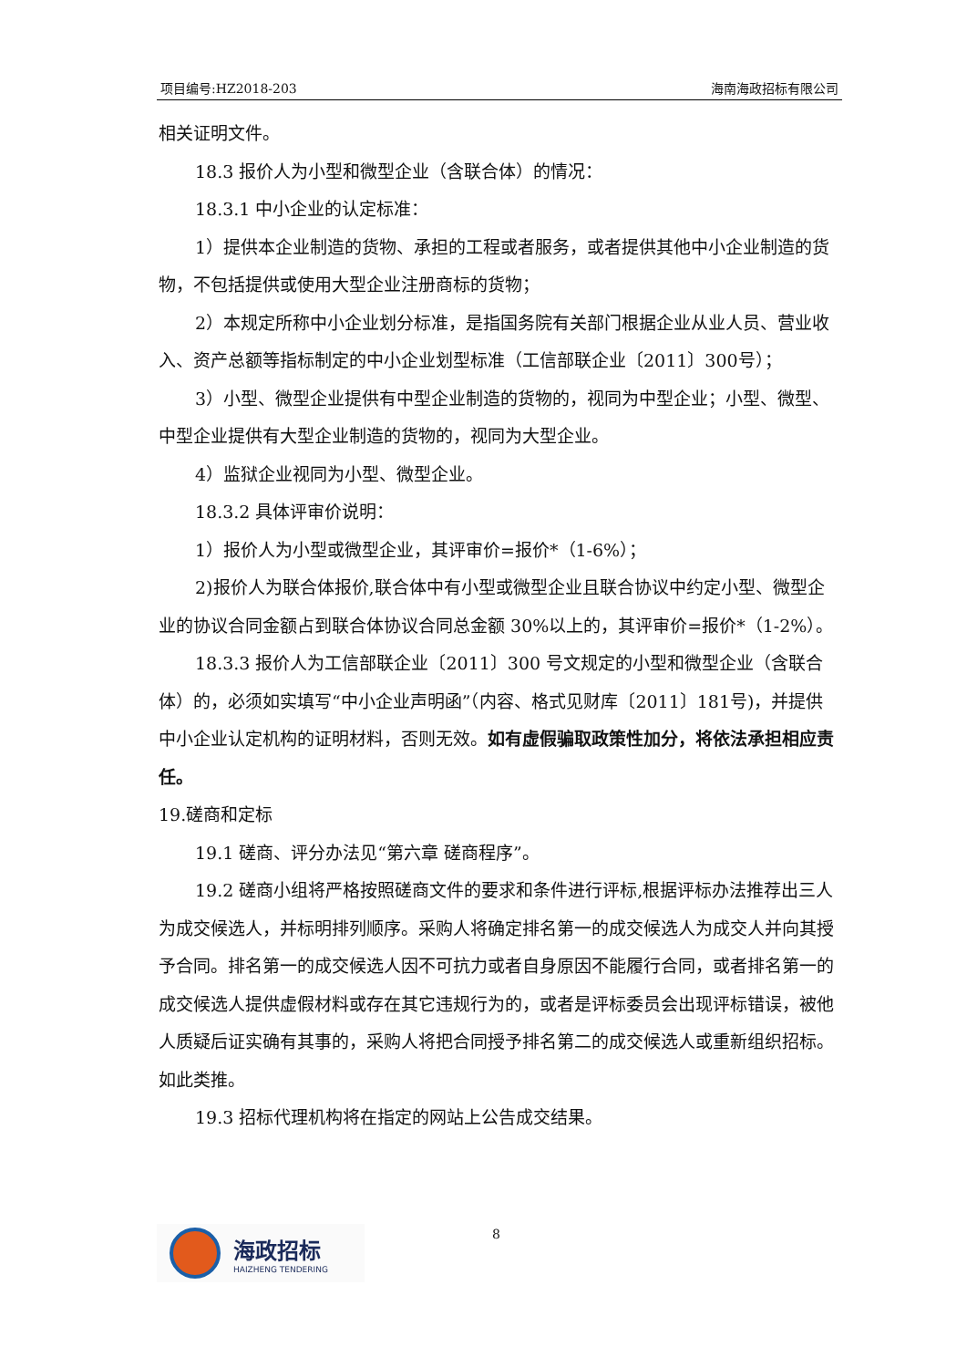项目编号:HZ2018-203 海南海政招标有限公司
相关证明文件。
18.3 报价人为小型和微型企业（含联合体）的情况：
18.3.1 中小企业的认定标准：
1）提供本企业制造的货物、承担的工程或者服务，或者提供其他中小企业制造的货物，不包括提供或使用大型企业注册商标的货物；
2）本规定所称中小企业划分标准，是指国务院有关部门根据企业从业人员、营业收入、资产总额等指标制定的中小企业划型标准（工信部联企业〔2011〕300号）；
3）小型、微型企业提供有中型企业制造的货物的，视同为中型企业；小型、微型、中型企业提供有大型企业制造的货物的，视同为大型企业。
4）监狱企业视同为小型、微型企业。
18.3.2 具体评审价说明：
1）报价人为小型或微型企业，其评审价=报价*（1-6%）；
2)报价人为联合体报价,联合体中有小型或微型企业且联合协议中约定小型、微型企业的协议合同金额占到联合体协议合同总金额 30%以上的，其评审价=报价*（1-2%）。
18.3.3 报价人为工信部联企业〔2011〕300 号文规定的小型和微型企业（含联合体）的，必须如实填写“中小企业声明函”（内容、格式见财库〔2011〕181号)，并提供中小企业认定机构的证明材料，否则无效。如有虚假骗取政策性加分，将依法承担相应责任。
19.磋商和定标
19.1 磋商、评分办法见“第六章 磋商程序”。
19.2 磋商小组将严格按照磋商文件的要求和条件进行评标,根据评标办法推荐出三人为成交候选人，并标明排列顺序。采购人将确定排名第一的成交候选人为成交人并向其授予合同。排名第一的成交候选人因不可抗力或者自身原因不能履行合同，或者排名第一的成交候选人提供虚假材料或存在其它违规行为的，或者是评标委员会出现评标错误，被他人质疑后证实确有其事的，采购人将把合同授予排名第二的成交候选人或重新组织招标。如此类推。
19.3 招标代理机构将在指定的网站上公告成交结果。
海政招标
HAIZHENG TENDERING
8